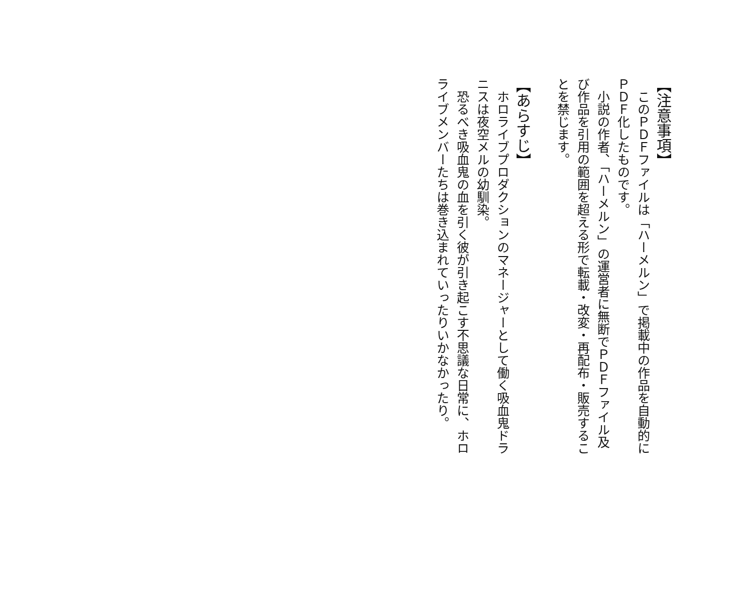【注意事項】
　このＰＤＦファイルは「ハーメルン」で掲載中の作品を自動的にＰＤＦ化したものです。
　小説の作者、「ハーメルン」の運営者に無断でＰＤＦファイル及び作品を引用の範囲を超える形で転載・改変・再配布・販売することを禁じます。
【あらすじ】
　ホロライブプロダクションのマネージャーとして働く吸血鬼ドラニスは夜空メルの幼馴染。
　恐るべき吸血鬼の血を引く彼が引き起こす不思議な日常に、ホロライブメンバーたちは巻き込まれていったりいかなかったり。